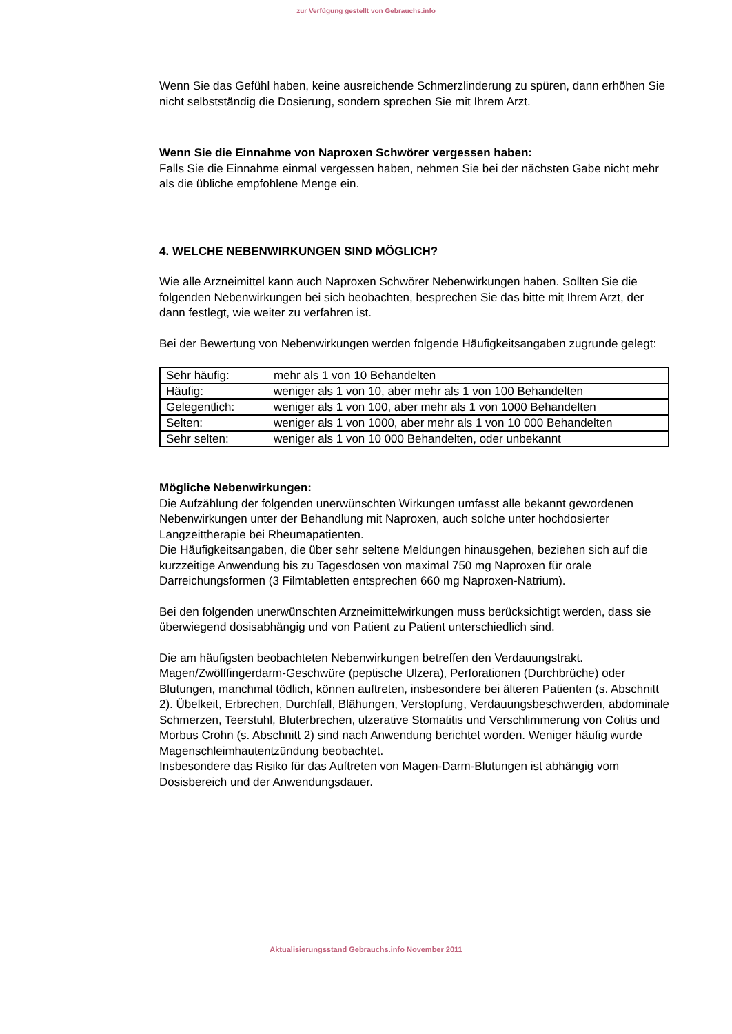zur Verfügung gestellt von Gebrauchs.info
Wenn Sie das Gefühl haben, keine ausreichende Schmerzlinderung zu spüren, dann erhöhen Sie nicht selbstständig die Dosierung, sondern sprechen Sie mit Ihrem Arzt.
Wenn Sie die Einnahme von Naproxen Schwörer vergessen haben:
Falls Sie die Einnahme einmal vergessen haben, nehmen Sie bei der nächsten Gabe nicht mehr als die übliche empfohlene Menge ein.
4. WELCHE NEBENWIRKUNGEN SIND MÖGLICH?
Wie alle Arzneimittel kann auch Naproxen Schwörer Nebenwirkungen haben. Sollten Sie die folgenden Nebenwirkungen bei sich beobachten, besprechen Sie das bitte mit Ihrem Arzt, der dann festlegt, wie weiter zu verfahren ist.
Bei der Bewertung von Nebenwirkungen werden folgende Häufigkeitsangaben zugrunde gelegt:
| Sehr häufig: | mehr als 1 von 10 Behandelten |
| Häufig: | weniger als 1 von 10, aber mehr als 1 von 100 Behandelten |
| Gelegentlich: | weniger als 1 von 100, aber mehr als 1 von 1000 Behandelten |
| Selten: | weniger als 1 von 1000, aber mehr als 1 von 10 000 Behandelten |
| Sehr selten: | weniger als 1 von 10 000 Behandelten, oder unbekannt |
Mögliche Nebenwirkungen:
Die Aufzählung der folgenden unerwünschten Wirkungen umfasst alle bekannt gewordenen Nebenwirkungen unter der Behandlung mit Naproxen, auch solche unter hochdosierter Langzeittherapie bei Rheumapatienten.
Die Häufigkeitsangaben, die über sehr seltene Meldungen hinausgehen, beziehen sich auf die kurzzeitige Anwendung bis zu Tagesdosen von maximal 750 mg Naproxen für orale Darreichungsformen (3 Filmtabletten entsprechen 660 mg Naproxen-Natrium).
Bei den folgenden unerwünschten Arzneimittelwirkungen muss berücksichtigt werden, dass sie überwiegend dosisabhängig und von Patient zu Patient unterschiedlich sind.
Die am häufigsten beobachteten Nebenwirkungen betreffen den Verdauungstrakt. Magen/Zwölffingerdarm-Geschwüre (peptische Ulzera), Perforationen (Durchbrüche) oder Blutungen, manchmal tödlich, können auftreten, insbesondere bei älteren Patienten (s. Abschnitt 2). Übelkeit, Erbrechen, Durchfall, Blähungen, Verstopfung, Verdauungsbeschwerden, abdominale Schmerzen, Teerstuhl, Bluterbrechen, ulzerative Stomatitis und Verschlimmerung von Colitis und Morbus Crohn (s. Abschnitt 2) sind nach Anwendung berichtet worden. Weniger häufig wurde Magenschleimhautentzündung beobachtet.
Insbesondere das Risiko für das Auftreten von Magen-Darm-Blutungen ist abhängig vom Dosisbereich und der Anwendungsdauer.
Aktualisierungsstand Gebrauchs.info November 2011